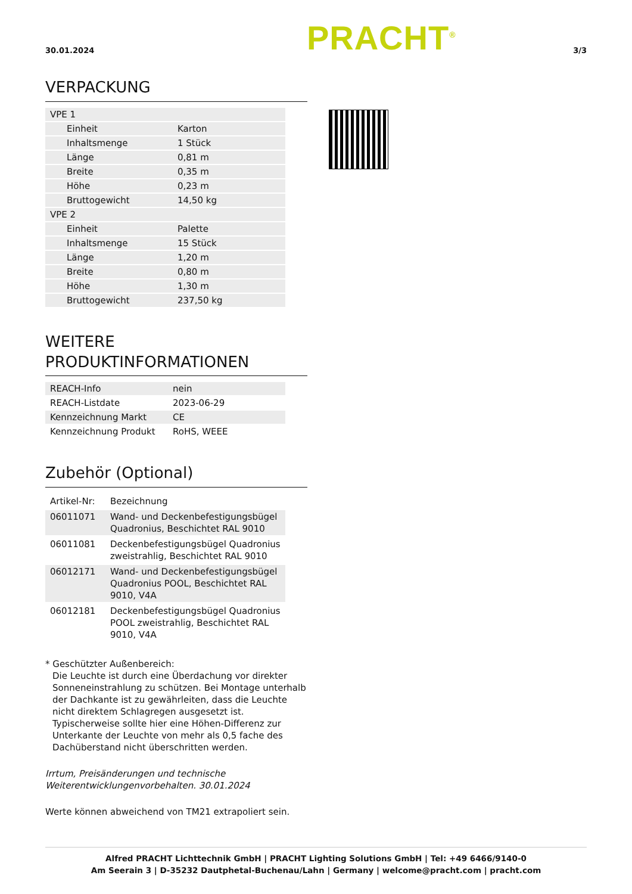30.01.2024 PRACHT<sup>®</sup> 3/3
VERPACKUNG
| VPE 1 | |
| Einheit | Karton |
| Inhaltsmenge | 1 Stück |
| Länge | 0,81 m |
| Breite | 0,35 m |
| Höhe | 0,23 m |
| Bruttogewicht | 14,50 kg |
| VPE 2 | |
| Einheit | Palette |
| Inhaltsmenge | 15 Stück |
| Länge | 1,20 m |
| Breite | 0,80 m |
| Höhe | 1,30 m |
| Bruttogewicht | 237,50 kg |
WEITERE
PRODUKTINFORMATIONEN
| REACH-Info | nein |
| REACH-Listdate | 2023-06-29 |
| Kennzeichnung Markt | CE |
| Kennzeichnung Produkt | RoHS, WEEE |
Zubehör (Optional)
| Artikel-Nr: | Bezeichnung |
| 06011071 | Wand- und Deckenbefestigungsbügel Quadronius, Beschichtet RAL 9010 |
| 06011081 | Deckenbefestigungsbügel Quadronius zweistrahlig, Beschichtet RAL 9010 |
| 06012171 | Wand- und Deckenbefestigungsbügel Quadronius POOL, Beschichtet RAL 9010, V4A |
| 06012181 | Deckenbefestigungsbügel Quadronius POOL zweistrahlig, Beschichtet RAL 9010, V4A |
* Geschützter Außenbereich:
Die Leuchte ist durch eine Überdachung vor direkter Sonneneinstrahlung zu schützen. Bei Montage unterhalb der Dachkante ist zu gewährleiten, dass die Leuchte nicht direktem Schlagregen ausgesetzt ist. Typischerweise sollte hier eine Höhen-Differenz zur Unterkante der Leuchte von mehr als 0,5 fache des Dachüberstand nicht überschritten werden.
Irrtum, Preisänderungen und technische Weiterentwicklungenvorbehalten. 30.01.2024
Werte können abweichend von TM21 extrapoliert sein.
Alfred PRACHT Lichttechnik GmbH | PRACHT Lighting Solutions GmbH | Tel: +49 6466/9140-0
Am Seerain 3 | D-35232 Dautphetal-Buchenau/Lahn | Germany | welcome@pracht.com | pracht.com